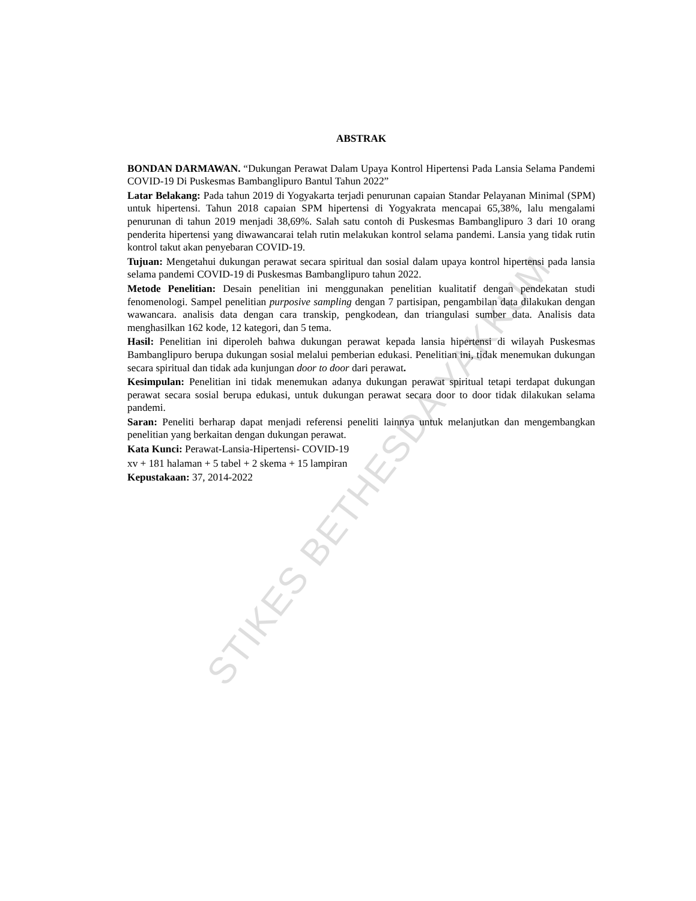STIKES BETHESDA YAKKUM
ABSTRAK
BONDAN DARMAWAN. “Dukungan Perawat Dalam Upaya Kontrol Hipertensi Pada Lansia Selama Pandemi COVID-19 Di Puskesmas Bambanglipuro Bantul Tahun 2022”
Latar Belakang: Pada tahun 2019 di Yogyakarta terjadi penurunan capaian Standar Pelayanan Minimal (SPM) untuk hipertensi. Tahun 2018 capaian SPM hipertensi di Yogyakrata mencapai 65,38%, lalu mengalami penurunan di tahun 2019 menjadi 38,69%. Salah satu contoh di Puskesmas Bambanglipuro 3 dari 10 orang penderita hipertensi yang diwawancarai telah rutin melakukan kontrol selama pandemi. Lansia yang tidak rutin kontrol takut akan penyebaran COVID-19.
Tujuan: Mengetahui dukungan perawat secara spiritual dan sosial dalam upaya kontrol hipertensi pada lansia selama pandemi COVID-19 di Puskesmas Bambanglipuro tahun 2022.
Metode Penelitian: Desain penelitian ini menggunakan penelitian kualitatif dengan pendekatan studi fenomenologi. Sampel penelitian purposive sampling dengan 7 partisipan, pengambilan data dilakukan dengan wawancara. analisis data dengan cara transkip, pengkodean, dan triangulasi sumber data. Analisis data menghasilkan 162 kode, 12 kategori, dan 5 tema.
Hasil: Penelitian ini diperoleh bahwa dukungan perawat kepada lansia hipertensi di wilayah Puskesmas Bambanglipuro berupa dukungan sosial melalui pemberian edukasi. Penelitian ini, tidak menemukan dukungan secara spiritual dan tidak ada kunjungan door to door dari perawat.
Kesimpulan: Penelitian ini tidak menemukan adanya dukungan perawat spiritual tetapi terdapat dukungan perawat secara sosial berupa edukasi, untuk dukungan perawat secara door to door tidak dilakukan selama pandemi.
Saran: Peneliti berharap dapat menjadi referensi peneliti lainnya untuk melanjutkan dan mengembangkan penelitian yang berkaitan dengan dukungan perawat.
Kata Kunci: Perawat-Lansia-Hipertensi- COVID-19
xv + 181 halaman + 5 tabel + 2 skema + 15 lampiran
Kepustakaan: 37, 2014-2022